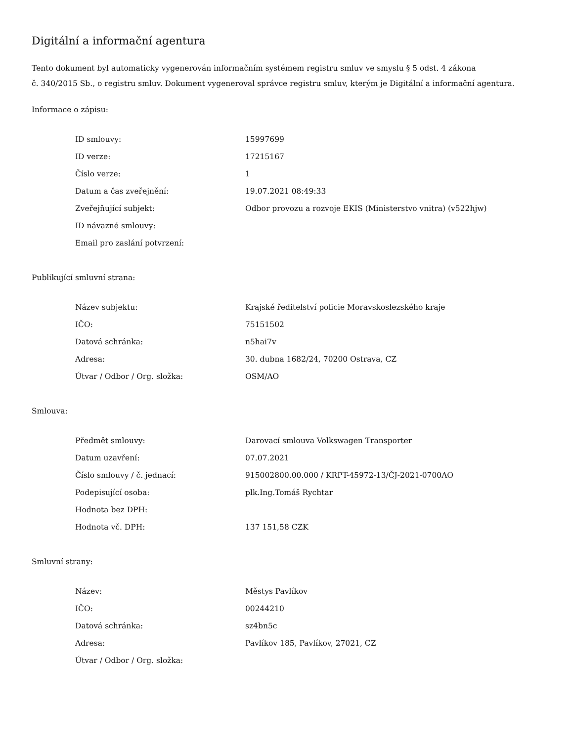Digitální a informační agentura
Tento dokument byl automaticky vygenerován informačním systémem registru smluv ve smyslu § 5 odst. 4 zákona
č. 340/2015 Sb., o registru smluv. Dokument vygeneroval správce registru smluv, kterým je Digitální a informační agentura.
Informace o zápisu:
| ID smlouvy: | 15997699 |
| ID verze: | 17215167 |
| Číslo verze: | 1 |
| Datum a čas zveřejnění: | 19.07.2021 08:49:33 |
| Zveřejňující subjekt: | Odbor provozu a rozvoje EKIS (Ministerstvo vnitra) (v522hjw) |
| ID návazné smlouvy: | |
| Email pro zaslání potvrzení: | |
Publikující smluvní strana:
| Název subjektu: | Krajské ředitelství policie Moravskoslezského kraje |
| IČO: | 75151502 |
| Datová schránka: | n5hai7v |
| Adresa: | 30. dubna 1682/24, 70200 Ostrava, CZ |
| Útvar / Odbor / Org. složka: | OSM/AO |
Smlouva:
| Předmět smlouvy: | Darovací smlouva Volkswagen Transporter |
| Datum uzavření: | 07.07.2021 |
| Číslo smlouvy / č. jednací: | 915002800.00.000 / KRPT-45972-13/ČJ-2021-0700AO |
| Podepisující osoba: | plk.Ing.Tomáš Rychtar |
| Hodnota bez DPH: | |
| Hodnota vč. DPH: | 137 151,58 CZK |
Smluvní strany:
| Název: | Městys Pavlíkov |
| IČO: | 00244210 |
| Datová schránka: | sz4bn5c |
| Adresa: | Pavlíkov 185, Pavlíkov, 27021, CZ |
| Útvar / Odbor / Org. složka: | |